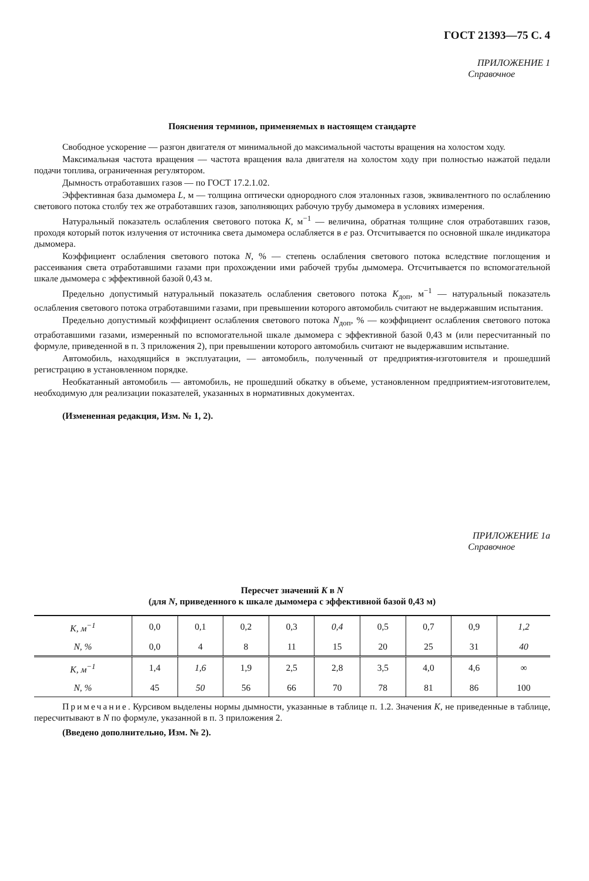ГОСТ 21393—75 С. 4
ПРИЛОЖЕНИЕ 1
Справочное
Пояснения терминов, применяемых в настоящем стандарте
Свободное ускорение — разгон двигателя от минимальной до максимальной частоты вращения на холостом ходу.
Максимальная частота вращения — частота вращения вала двигателя на холостом ходу при полностью нажатой педали подачи топлива, ограниченная регулятором.
Дымность отработавших газов — по ГОСТ 17.2.1.02.
Эффективная база дымомера L, м — толщина оптически однородного слоя эталонных газов, эквивалентного по ослаблению светового потока столбу тех же отработавших газов, заполняющих рабочую трубу дымомера в условиях измерения.
Натуральный показатель ослабления светового потока K, м<sup>−1</sup> — величина, обратная толщине слоя отработавших газов, проходя который поток излучения от источника света дымомера ослабляется в e раз. Отсчитывается по основной шкале индикатора дымомера.
Коэффициент ослабления светового потока N, % — степень ослабления светового потока вследствие поглощения и рассеивания света отработавшими газами при прохождении ими рабочей трубы дымомера. Отсчитывается по вспомогательной шкале дымомера с эффективной базой 0,43 м.
Предельно допустимый натуральный показатель ослабления светового потока K<sub>доп</sub>, м<sup>−1</sup> — натуральный показатель ослабления светового потока отработавшими газами, при превышении которого автомобиль считают не выдержавшим испытания.
Предельно допустимый коэффициент ослабления светового потока N<sub>доп</sub>, % — коэффициент ослабления светового потока отработавшими газами, измеренный по вспомогательной шкале дымомера с эффективной базой 0,43 м (или пересчитанный по формуле, приведенной в п. 3 приложения 2), при превышении которого автомобиль считают не выдержавшим испытание.
Автомобиль, находящийся в эксплуатации, — автомобиль, полученный от предприятия-изготовителя и прошедший регистрацию в установленном порядке.
Необкатанный автомобиль — автомобиль, не прошедший обкатку в объеме, установленном предприятием-изготовителем, необходимую для реализации показателей, указанных в нормативных документах.
(Измененная редакция, Изм. № 1, 2).
ПРИЛОЖЕНИЕ 1а
Справочное
Пересчет значений K в N
(для N, приведенного к шкале дымомера с эффективной базой 0,43 м)
| K , м<sup>−1</sup> | 0,0 | 0,1 | 0,2 | 0,3 | 0,4 | 0,5 | 0,7 | 0,9 | 1,2 |
| N , % | 0,0 | 4 | 8 | 11 | 15 | 20 | 25 | 31 | 40 |
| K , м<sup>−1</sup> | 1,4 | 1,6 | 1,9 | 2,5 | 2,8 | 3,5 | 4,0 | 4,6 | ∞ |
| N , % | 45 | 50 | 56 | 66 | 70 | 78 | 81 | 86 | 100 |
Примечание. Курсивом выделены нормы дымности, указанные в таблице п. 1.2. Значения K, не приведенные в таблице, пересчитывают в N по формуле, указанной в п. 3 приложения 2.
(Введено дополнительно, Изм. № 2).